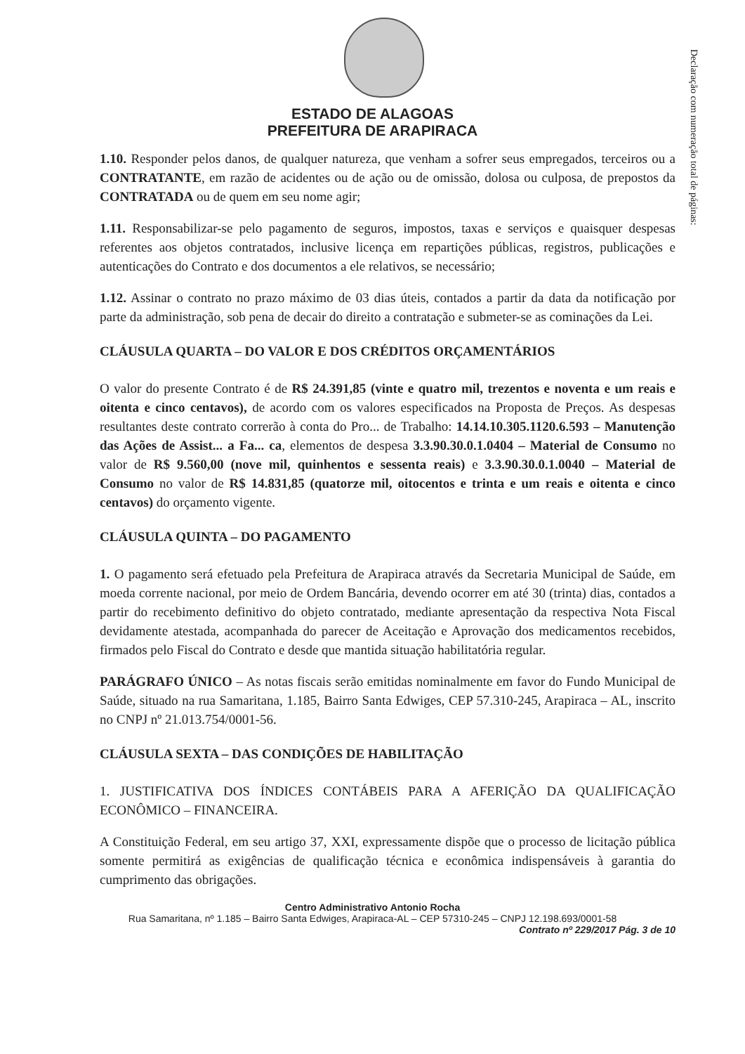Declaração com numeração total de páginas:
ESTADO DE ALAGOAS
PREFEITURA DE ARAPIRACA
1.10. Responder pelos danos, de qualquer natureza, que venham a sofrer seus empregados, terceiros ou a CONTRATANTE, em razão de acidentes ou de ação ou de omissão, dolosa ou culposa, de prepostos da CONTRATADA ou de quem em seu nome agir;
1.11. Responsabilizar-se pelo pagamento de seguros, impostos, taxas e serviços e quaisquer despesas referentes aos objetos contratados, inclusive licença em repartições públicas, registros, publicações e autenticações do Contrato e dos documentos a ele relativos, se necessário;
1.12. Assinar o contrato no prazo máximo de 03 dias úteis, contados a partir da data da notificação por parte da administração, sob pena de decair do direito a contratação e submeter-se as cominações da Lei.
CLÁUSULA QUARTA – DO VALOR E DOS CRÉDITOS ORÇAMENTÁRIOS
O valor do presente Contrato é de R$ 24.391,85 (vinte e quatro mil, trezentos e noventa e um reais e oitenta e cinco centavos), de acordo com os valores especificados na Proposta de Preços. As despesas resultantes deste contrato correrão à conta do Pro... de Trabalho: 14.14.10.305.1120.6.593 – Manutenção das Ações de Assist... a Fa... ca, elementos de despesa 3.3.90.30.0.1.0404 – Material de Consumo no valor de R$ 9.560,00 (nove mil, quinhentos e sessenta reais) e 3.3.90.30.0.1.0040 – Material de Consumo no valor de R$ 14.831,85 (quatorze mil, oitocentos e trinta e um reais e oitenta e cinco centavos) do orçamento vigente.
CLÁUSULA QUINTA – DO PAGAMENTO
1. O pagamento será efetuado pela Prefeitura de Arapiraca através da Secretaria Municipal de Saúde, em moeda corrente nacional, por meio de Ordem Bancária, devendo ocorrer em até 30 (trinta) dias, contados a partir do recebimento definitivo do objeto contratado, mediante apresentação da respectiva Nota Fiscal devidamente atestada, acompanhada do parecer de Aceitação e Aprovação dos medicamentos recebidos, firmados pelo Fiscal do Contrato e desde que mantida situação habilitatória regular.
PARÁGRAFO ÚNICO – As notas fiscais serão emitidas nominalmente em favor do Fundo Municipal de Saúde, situado na rua Samaritana, 1.185, Bairro Santa Edwiges, CEP 57.310-245, Arapiraca – AL, inscrito no CNPJ nº 21.013.754/0001-56.
CLÁUSULA SEXTA – DAS CONDIÇÕES DE HABILITAÇÃO
1. JUSTIFICATIVA DOS ÍNDICES CONTÁBEIS PARA A AFERIÇÃO DA QUALIFICAÇÃO ECONÔMICO – FINANCEIRA.
A Constituição Federal, em seu artigo 37, XXI, expressamente dispõe que o processo de licitação pública somente permitirá as exigências de qualificação técnica e econômica indispensáveis à garantia do cumprimento das obrigações.
Centro Administrativo Antonio Rocha
Rua Samaritana, nº 1.185 – Bairro Santa Edwiges, Arapiraca-AL – CEP 57310-245 – CNPJ 12.198.693/0001-58
Contrato nº 229/2017 Pág. 3 de 10